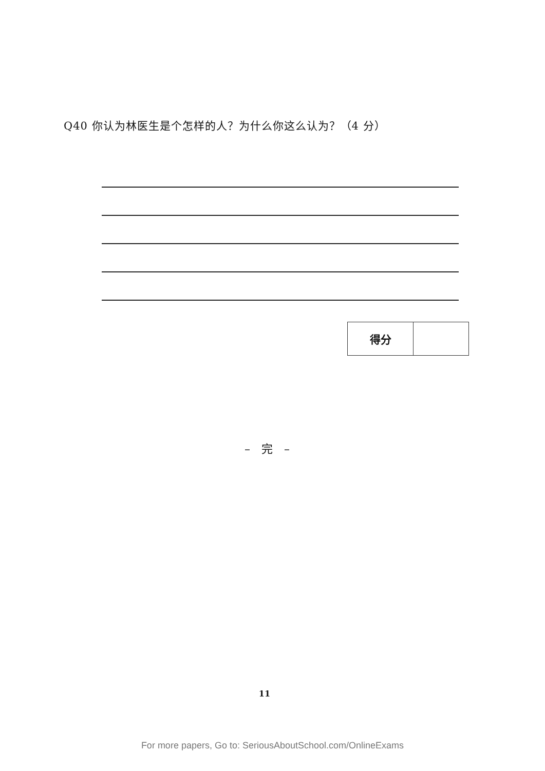Q40 你认为林医生是个怎样的人？为什么你这么认为？（4 分）
| 得分 | |
–　完　–
11
For more papers, Go to: SeriousAboutSchool.com/OnlineExams